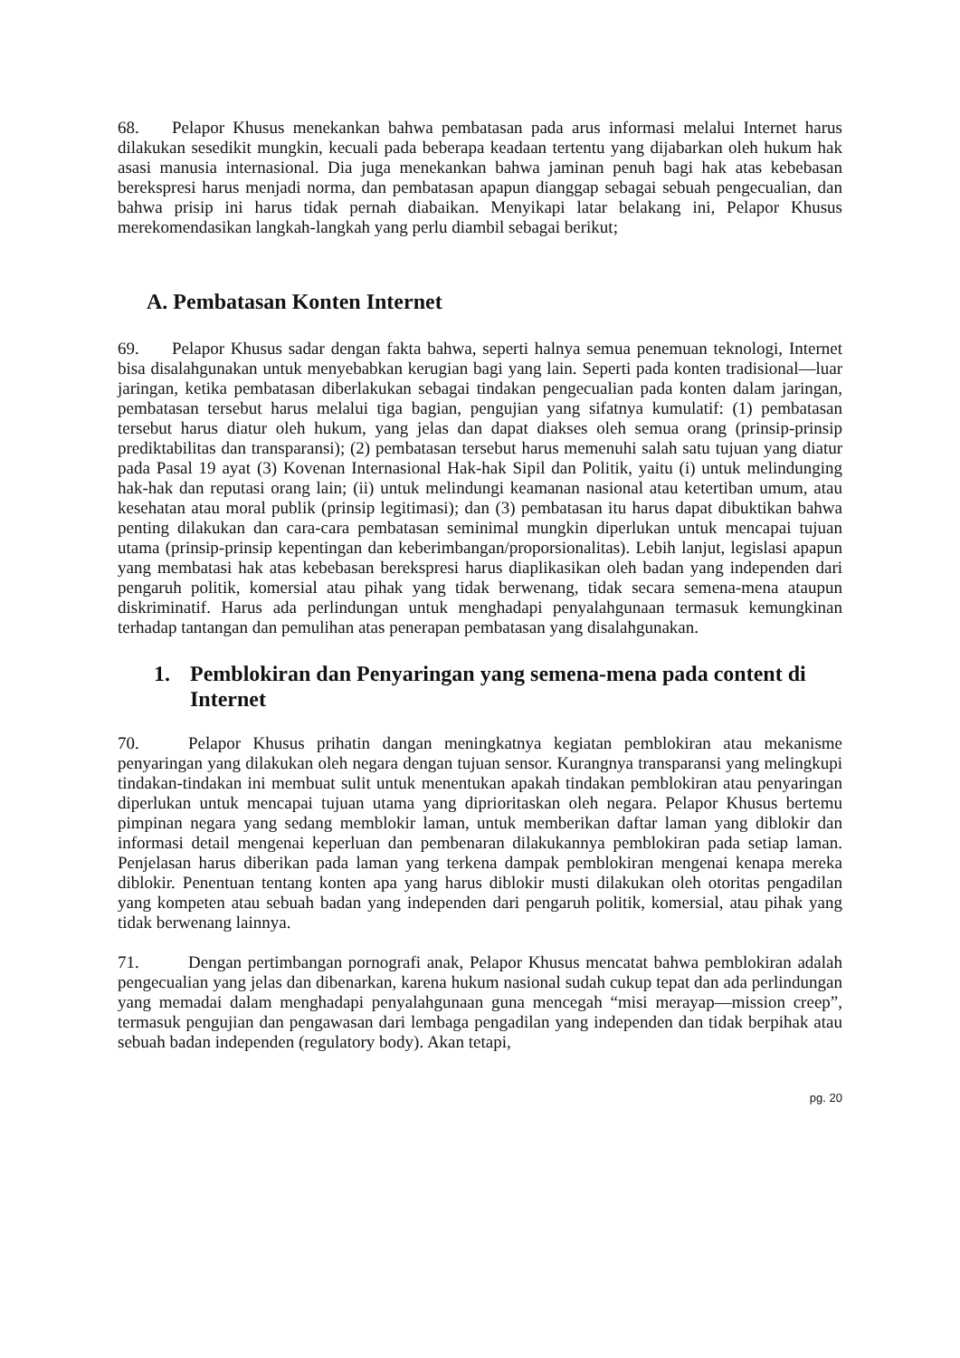68. Pelapor Khusus menekankan bahwa pembatasan pada arus informasi melalui Internet harus dilakukan sesedikit mungkin, kecuali pada beberapa keadaan tertentu yang dijabarkan oleh hukum hak asasi manusia internasional. Dia juga menekankan bahwa jaminan penuh bagi hak atas kebebasan berekspresi harus menjadi norma, dan pembatasan apapun dianggap sebagai sebuah pengecualian, dan bahwa prisip ini harus tidak pernah diabaikan. Menyikapi latar belakang ini, Pelapor Khusus merekomendasikan langkah-langkah yang perlu diambil sebagai berikut;
A. Pembatasan Konten Internet
69. Pelapor Khusus sadar dengan fakta bahwa, seperti halnya semua penemuan teknologi, Internet bisa disalahgunakan untuk menyebabkan kerugian bagi yang lain. Seperti pada konten tradisional—luar jaringan, ketika pembatasan diberlakukan sebagai tindakan pengecualian pada konten dalam jaringan, pembatasan tersebut harus melalui tiga bagian, pengujian yang sifatnya kumulatif: (1) pembatasan tersebut harus diatur oleh hukum, yang jelas dan dapat diakses oleh semua orang (prinsip-prinsip prediktabilitas dan transparansi); (2) pembatasan tersebut harus memenuhi salah satu tujuan yang diatur pada Pasal 19 ayat (3) Kovenan Internasional Hak-hak Sipil dan Politik, yaitu (i) untuk melindunging hak-hak dan reputasi orang lain; (ii) untuk melindungi keamanan nasional atau ketertiban umum, atau kesehatan atau moral publik (prinsip legitimasi); dan (3) pembatasan itu harus dapat dibuktikan bahwa penting dilakukan dan cara-cara pembatasan seminimal mungkin diperlukan untuk mencapai tujuan utama (prinsip-prinsip kepentingan dan keberimbangan/proporsionalitas). Lebih lanjut, legislasi apapun yang membatasi hak atas kebebasan berekspresi harus diaplikasikan oleh badan yang independen dari pengaruh politik, komersial atau pihak yang tidak berwenang, tidak secara semena-mena ataupun diskriminatif. Harus ada perlindungan untuk menghadapi penyalahgunaan termasuk kemungkinan terhadap tantangan dan pemulihan atas penerapan pembatasan yang disalahgunakan.
1. Pemblokiran dan Penyaringan yang semena-mena pada content di Internet
70. Pelapor Khusus prihatin dangan meningkatnya kegiatan pemblokiran atau mekanisme penyaringan yang dilakukan oleh negara dengan tujuan sensor. Kurangnya transparansi yang melingkupi tindakan-tindakan ini membuat sulit untuk menentukan apakah tindakan pemblokiran atau penyaringan diperlukan untuk mencapai tujuan utama yang diprioritaskan oleh negara. Pelapor Khusus bertemu pimpinan negara yang sedang memblokir laman, untuk memberikan daftar laman yang diblokir dan informasi detail mengenai keperluan dan pembenaran dilakukannya pemblokiran pada setiap laman. Penjelasan harus diberikan pada laman yang terkena dampak pemblokiran mengenai kenapa mereka diblokir. Penentuan tentang konten apa yang harus diblokir musti dilakukan oleh otoritas pengadilan yang kompeten atau sebuah badan yang independen dari pengaruh politik, komersial, atau pihak yang tidak berwenang lainnya.
71. Dengan pertimbangan pornografi anak, Pelapor Khusus mencatat bahwa pemblokiran adalah pengecualian yang jelas dan dibenarkan, karena hukum nasional sudah cukup tepat dan ada perlindungan yang memadai dalam menghadapi penyalahgunaan guna mencegah “misi merayap—mission creep”, termasuk pengujian dan pengawasan dari lembaga pengadilan yang independen dan tidak berpihak atau sebuah badan independen (regulatory body). Akan tetapi,
pg. 20